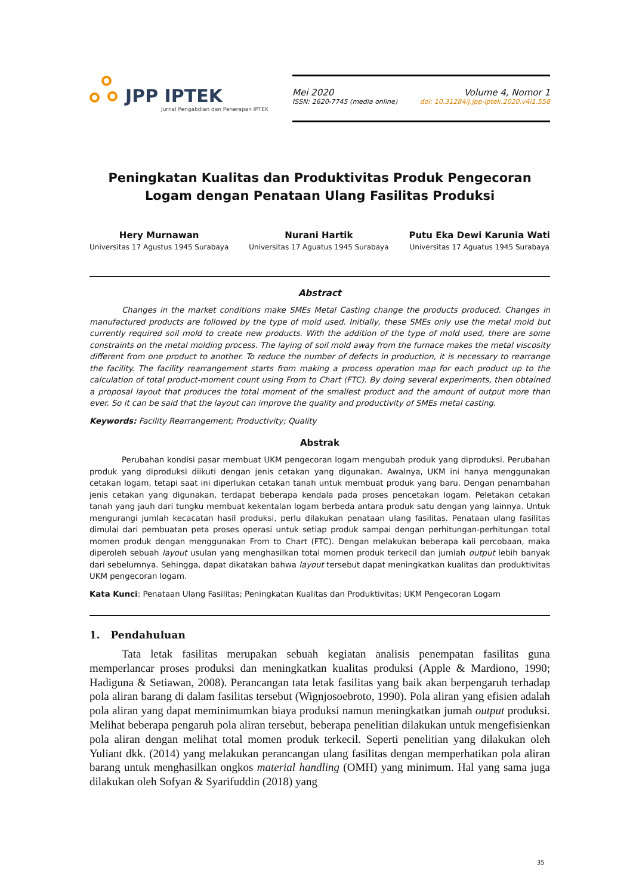JPP IPTEK
Jurnal Pengabdian dan Penerapan IPTEK
Mei 2020
ISSN: 2620-7745 (media online)
Volume 4, Nomor 1
doi: 10.31284/j.jpp-iptek.2020.v4i1.558
Peningkatan Kualitas dan Produktivitas Produk Pengecoran Logam dengan Penataan Ulang Fasilitas Produksi
Hery Murnawan
Universitas 17 Agustus 1945 Surabaya
Nurani Hartik
Universitas 17 Aguatus 1945 Surabaya
Putu Eka Dewi Karunia Wati
Universitas 17 Aguatus 1945 Surabaya
Abstract
Changes in the market conditions make SMEs Metal Casting change the products produced. Changes in manufactured products are followed by the type of mold used. Initially, these SMEs only use the metal mold but currently required soil mold to create new products. With the addition of the type of mold used, there are some constraints on the metal molding process. The laying of soil mold away from the furnace makes the metal viscosity different from one product to another. To reduce the number of defects in production, it is necessary to rearrange the facility. The facility rearrangement starts from making a process operation map for each product up to the calculation of total product-moment count using From to Chart (FTC). By doing several experiments, then obtained a proposal layout that produces the total moment of the smallest product and the amount of output more than ever. So it can be said that the layout can improve the quality and productivity of SMEs metal casting.
Keywords: Facility Rearrangement; Productivity; Quality
Abstrak
Perubahan kondisi pasar membuat UKM pengecoran logam mengubah produk yang diproduksi. Perubahan produk yang diproduksi diikuti dengan jenis cetakan yang digunakan. Awalnya, UKM ini hanya menggunakan cetakan logam, tetapi saat ini diperlukan cetakan tanah untuk membuat produk yang baru. Dengan penambahan jenis cetakan yang digunakan, terdapat beberapa kendala pada proses pencetakan logam. Peletakan cetakan tanah yang jauh dari tungku membuat kekentalan logam berbeda antara produk satu dengan yang lainnya. Untuk mengurangi jumlah kecacatan hasil produksi, perlu dilakukan penataan ulang fasilitas. Penataan ulang fasilitas dimulai dari pembuatan peta proses operasi untuk setiap produk sampai dengan perhitungan-perhitungan total momen produk dengan menggunakan From to Chart (FTC). Dengan melakukan beberapa kali percobaan, maka diperoleh sebuah layout usulan yang menghasilkan total momen produk terkecil dan jumlah output lebih banyak dari sebelumnya. Sehingga, dapat dikatakan bahwa layout tersebut dapat meningkatkan kualitas dan produktivitas UKM pengecoran logam.
Kata Kunci: Penataan Ulang Fasilitas; Peningkatan Kualitas dan Produktivitas; UKM Pengecoran Logam
1. Pendahuluan
Tata letak fasilitas merupakan sebuah kegiatan analisis penempatan fasilitas guna memperlancar proses produksi dan meningkatkan kualitas produksi (Apple & Mardiono, 1990; Hadiguna & Setiawan, 2008). Perancangan tata letak fasilitas yang baik akan berpengaruh terhadap pola aliran barang di dalam fasilitas tersebut (Wignjosoebroto, 1990). Pola aliran yang efisien adalah pola aliran yang dapat meminimumkan biaya produksi namun meningkatkan jumah output produksi. Melihat beberapa pengaruh pola aliran tersebut, beberapa penelitian dilakukan untuk mengefisienkan pola aliran dengan melihat total momen produk terkecil. Seperti penelitian yang dilakukan oleh Yuliant dkk. (2014) yang melakukan perancangan ulang fasilitas dengan memperhatikan pola aliran barang untuk menghasilkan ongkos material handling (OMH) yang minimum. Hal yang sama juga dilakukan oleh Sofyan & Syarifuddin (2018) yang
35